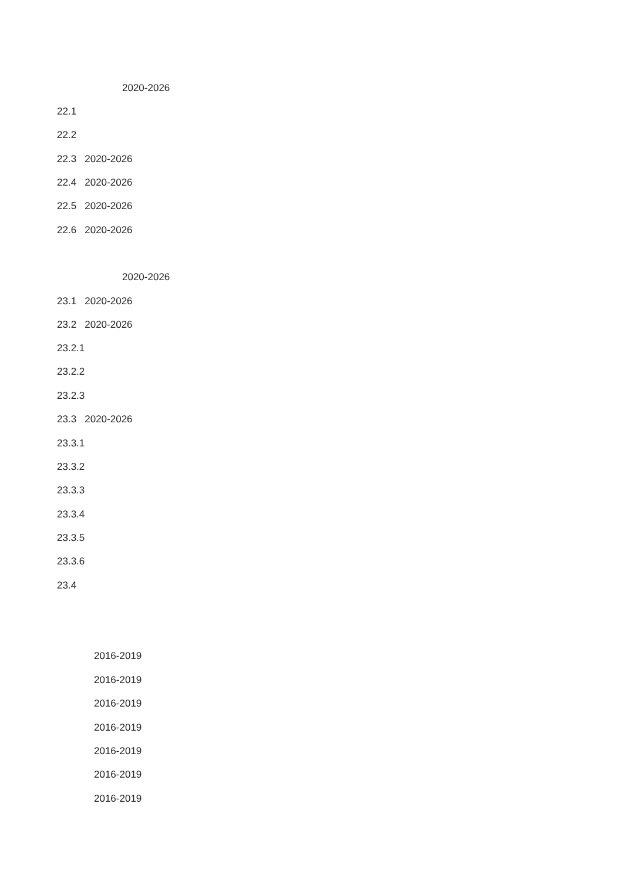2020-2026
22.1
22.2
22.3 2020-2026
22.4 2020-2026
22.5 2020-2026
22.6 2020-2026
2020-2026
23.1 2020-2026
23.2 2020-2026
23.2.1
23.2.2
23.2.3
23.3 2020-2026
23.3.1
23.3.2
23.3.3
23.3.4
23.3.5
23.3.6
23.4
2016-2019
2016-2019
2016-2019
2016-2019
2016-2019
2016-2019
2016-2019